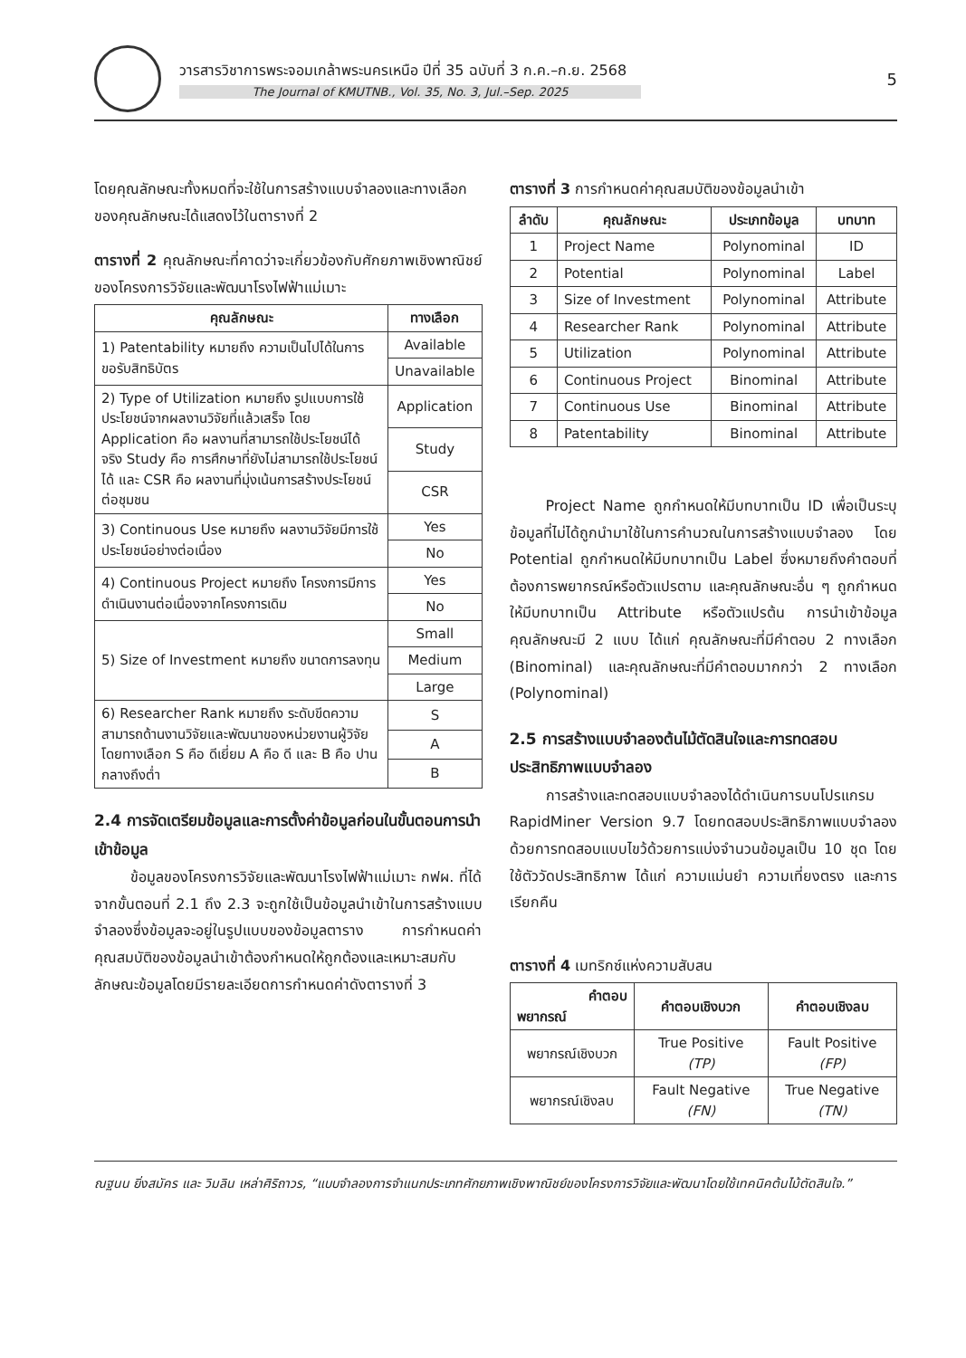วารสารวิชาการพระจอมเกล้าพระนครเหนือ ปีที่ 35 ฉบับที่ 3 ก.ค.–ก.ย. 2568
The Journal of KMUTNB., Vol. 35, No. 3, Jul.–Sep. 2025
5
โดยคุณลักษณะทั้งหมดที่จะใช้ในการสร้างแบบจำลองและทางเลือกของคุณลักษณะได้แสดงไว้ในตารางที่ 2
ตารางที่ 2 คุณลักษณะที่คาดว่าจะเกี่ยวข้องกับศักยภาพเชิงพาณิชย์ของโครงการวิจัยและพัฒนาโรงไฟฟ้าแม่เมาะ
| คุณลักษณะ | ทางเลือก |
| --- | --- |
| 1) Patentability หมายถึง ความเป็นไปได้ในการขอรับสิทธิบัตร | Available |
| | Unavailable |
| 2) Type of Utilization หมายถึง รูปแบบการใช้ประโยชน์จากผลงานวิจัยที่แล้วเสร็จ โดย Application คือ ผลงานที่สามารถใช้ประโยชน์ได้จริง Study คือ การศึกษาที่ยังไม่สามารถใช้ประโยชน์ได้ และ CSR คือ ผลงานที่มุ่งเน้นการสร้างประโยชน์ต่อชุมชน | Application |
| | Study |
| | CSR |
| 3) Continuous Use หมายถึง ผลงานวิจัยมีการใช้ประโยชน์อย่างต่อเนื่อง | Yes |
| | No |
| 4) Continuous Project หมายถึง โครงการมีการดำเนินงานต่อเนื่องจากโครงการเดิม | Yes |
| | No |
| 5) Size of Investment หมายถึง ขนาดการลงทุน | Small |
| | Medium |
| | Large |
| 6) Researcher Rank หมายถึง ระดับขีดความสามารถด้านงานวิจัยและพัฒนาของหน่วยงานผู้วิจัย โดยทางเลือก S คือ ดีเยี่ยม A คือ ดี และ B คือ ปานกลางถึงต่ำ | S |
| | A |
| | B |
2.4 การจัดเตรียมข้อมูลและการตั้งค่าข้อมูลก่อนในขั้นตอนการนำเข้าข้อมูล
ข้อมูลของโครงการวิจัยและพัฒนาโรงไฟฟ้าแม่เมาะ กฟผ. ที่ได้จากขั้นตอนที่ 2.1 ถึง 2.3 จะถูกใช้เป็นข้อมูลนำเข้าในการสร้างแบบจำลองซึ่งข้อมูลจะอยู่ในรูปแบบของข้อมูลตาราง การกำหนดค่าคุณสมบัติของข้อมูลนำเข้าต้องกำหนดให้ถูกต้องและเหมาะสมกับลักษณะข้อมูลโดยมีรายละเอียดการกำหนดค่าดังตารางที่ 3
ตารางที่ 3 การกำหนดค่าคุณสมบัติของข้อมูลนำเข้า
| ลำดับ | คุณลักษณะ | ประเภทข้อมูล | บทบาท |
| --- | --- | --- | --- |
| 1 | Project Name | Polynominal | ID |
| 2 | Potential | Polynominal | Label |
| 3 | Size of Investment | Polynominal | Attribute |
| 4 | Researcher Rank | Polynominal | Attribute |
| 5 | Utilization | Polynominal | Attribute |
| 6 | Continuous Project | Binominal | Attribute |
| 7 | Continuous Use | Binominal | Attribute |
| 8 | Patentability | Binominal | Attribute |
Project Name ถูกกำหนดให้มีบทบาทเป็น ID เพื่อเป็นระบุข้อมูลที่ไม่ได้ถูกนำมาใช้ในการคำนวณในการสร้างแบบจำลอง โดย Potential ถูกกำหนดให้มีบทบาทเป็น Label ซึ่งหมายถึงคำตอบที่ต้องการพยากรณ์หรือตัวแปรตาม และคุณลักษณะอื่น ๆ ถูกกำหนดให้มีบทบาทเป็น Attribute หรือตัวแปรต้น การนำเข้าข้อมูลคุณลักษณะมี 2 แบบ ได้แก่ คุณลักษณะที่มีคำตอบ 2 ทางเลือก (Binominal) และคุณลักษณะที่มีคำตอบมากกว่า 2 ทางเลือก (Polynominal)
2.5 การสร้างแบบจำลองต้นไม้ตัดสินใจและการทดสอบประสิทธิภาพแบบจำลอง
การสร้างและทดสอบแบบจำลองได้ดำเนินการบนโปรแกรม RapidMiner Version 9.7 โดยทดสอบประสิทธิภาพแบบจำลองด้วยการทดสอบแบบไขว้ด้วยการแบ่งจำนวนข้อมูลเป็น 10 ชุด โดยใช้ตัววัดประสิทธิภาพ ได้แก่ ความแม่นยำ ความเที่ยงตรง และการเรียกคืน
ตารางที่ 4 เมทริกซ์แห่งความสับสน
| คำตอบ พยากรณ์ | คำตอบเชิงบวก | คำตอบเชิงลบ |
| --- | --- | --- |
| พยากรณ์เชิงบวก | True Positive (TP) | Fault Positive (FP) |
| พยากรณ์เชิงลบ | Fault Negative (FN) | True Negative (TN) |
ณฐนน ยิ่งสมัคร และ วิมลิน เหล่าศิริถาวร, “แบบจำลองการจำแนกประเภทศักยภาพเชิงพาณิชย์ของโครงการวิจัยและพัฒนาโดยใช้เทคนิคต้นไม้ตัดสินใจ.”